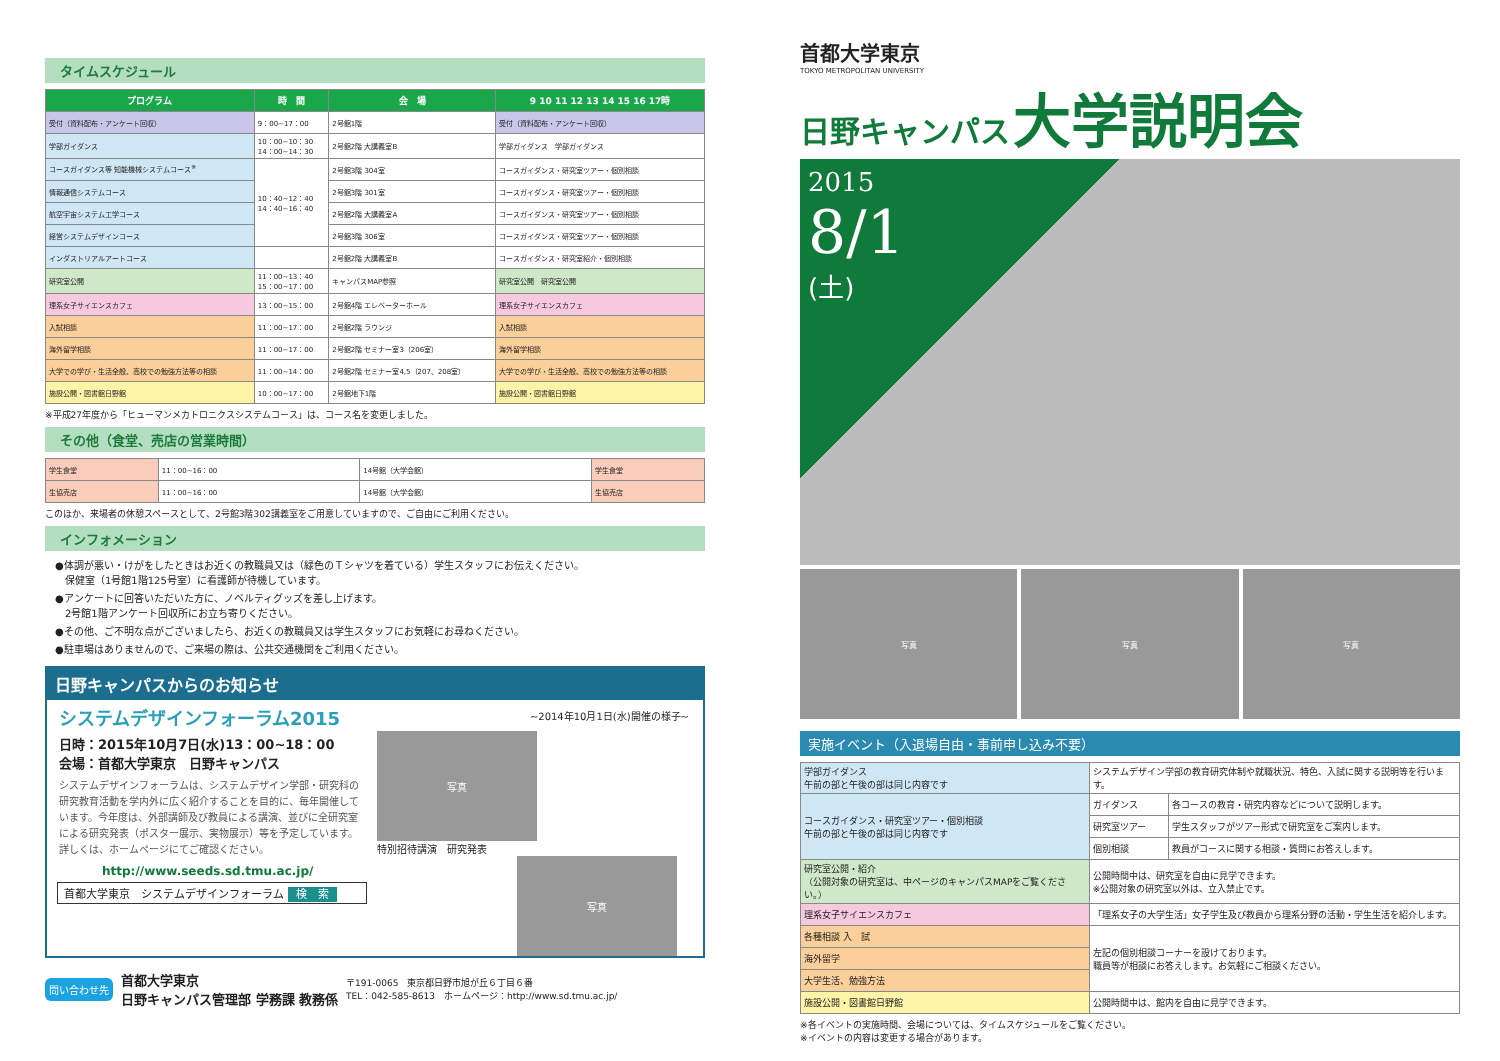タイムスケジュール
| プログラム | 時 間 | 会 場 | 9 10 11 12 13 14 15 16 17時 |
| --- | --- | --- | --- |
| 受付（資料配布・アンケート回収） | 9：00~17：00 | 2号館1階 | 受付（資料配布・アンケート回収） |
| 学部ガイダンス | 10：00~10：30 14：00~14：30 | 2号館2階 大講義室B | 学部ガイダンス 学部ガイダンス |
| コースガイダンス等 知能機械システムコース<sup>※</sup> | 10：40~12：40 14：40~16：40 | 2号館3階 304室 | コースガイダンス・研究室ツアー・個別相談 |
| 情報通信システムコース | | 2号館3階 301室 | コースガイダンス・研究室ツアー・個別相談 |
| 航空宇宙システム工学コース | | 2号館2階 大講義室A | コースガイダンス・研究室ツアー・個別相談 |
| 経営システムデザインコース | | 2号館3階 306室 | コースガイダンス・研究室ツアー・個別相談 |
| インダストリアルアートコース | | 2号館2階 大講義室B | コースガイダンス・研究室紹介・個別相談 |
| 研究室公開 | 11：00~13：40 15：00~17：00 | キャンパスMAP参照 | 研究室公開 研究室公開 |
| 理系女子サイエンスカフェ | 13：00~15：00 | 2号館4階 エレベーターホール | 理系女子サイエンスカフェ |
| 入試相談 | 11：00~17：00 | 2号館2階 ラウンジ | 入試相談 |
| 海外留学相談 | 11：00~17：00 | 2号館2階 セミナー室3（206室） | 海外留学相談 |
| 大学での学び・生活全般、高校での勉強方法等の相談 | 11：00~14：00 | 2号館2階 セミナー室4,5（207、208室） | 大学での学び・生活全般、高校での勉強方法等の相談 |
| 施設公開・図書館日野館 | 10：00~17：00 | 2号館地下1階 | 施設公開・図書館日野館 |
※平成27年度から「ヒューマンメカトロニクスシステムコース」は、コース名を変更しました。
その他（食堂、売店の営業時間）
| 学生食堂 | 11：00~16：00 | 14号館（大学会館） | 学生食堂 |
| 生協売店 | 11：00~16：00 | 14号館（大学会館） | 生協売店 |
このほか、来場者の休憩スペースとして、2号館3階302講義室をご用意していますので、ご自由にご利用ください。
インフォメーション
●体調が悪い・けがをしたときはお近くの教職員又は（緑色のＴシャツを着ている）学生スタッフにお伝えください。
　保健室（1号館1階125号室）に看護師が待機しています。
●アンケートに回答いただいた方に、ノベルティグッズを差し上げます。
　2号館1階アンケート回収所にお立ち寄りください。
●その他、ご不明な点がございましたら、お近くの教職員又は学生スタッフにお気軽にお尋ねください。
●駐車場はありませんので、ご来場の際は、公共交通機関をご利用ください。
日野キャンパスからのお知らせ
システムデザインフォーラム2015
日時：2015年10月7日(水)13：00~18：00
会場：首都大学東京　日野キャンパス
システムデザインフォーラムは、システムデザイン学部・研究科の研究教育活動を学内外に広く紹介することを目的に、毎年開催しています。今年度は、外部講師及び教員による講演、並びに全研究室による研究発表（ポスター展示、実物展示）等を予定しています。詳しくは、ホームページにてご確認ください。
http://www.seeds.sd.tmu.ac.jp/
首都大学東京　システムデザインフォーラム 検　索
~2014年10月1日(水)開催の様子~
写真
特別招待講演　研究発表
写真
問い合わせ先
首都大学東京
日野キャンパス管理部 学務課 教務係
〒191-0065　東京都日野市旭が丘６丁目６番
TEL：042-585-8613　ホームページ：http://www.sd.tmu.ac.jp/
首都大学東京
TOKYO METROPOLITAN UNIVERSITY
日野キャンパス 大学説明会
2015
8/1
(土)
写真 写真 写真
実施イベント（入退場自由・事前申し込み不要）
| 学部ガイダンス 午前の部と午後の部は同じ内容です | システムデザイン学部の教育研究体制や就職状況、特色、入試に関する説明等を行います。 | |
| コースガイダンス・研究室ツアー・個別相談 午前の部と午後の部は同じ内容です | ガイダンス | 各コースの教育・研究内容などについて説明します。 |
| | 研究室ツアー | 学生スタッフがツアー形式で研究室をご案内します。 |
| | 個別相談 | 教員がコースに関する相談・質問にお答えします。 |
| 研究室公開・紹介 （公開対象の研究室は、中ページのキャンパスMAPをご覧ください。） | 公開時間中は、研究室を自由に見学できます。 ※公開対象の研究室以外は、立入禁止です。 | |
| 理系女子サイエンスカフェ | 「理系女子の大学生活」女子学生及び教員から理系分野の活動・学生生活を紹介します。 | |
| 各種相談 入 試 | 左記の個別相談コーナーを設けております。 職員等が相談にお答えします。お気軽にご相談ください。 | |
| 海外留学 | | |
| 大学生活、勉強方法 | | |
| 施設公開・図書館日野館 | 公開時間中は、館内を自由に見学できます。 | |
※各イベントの実施時間、会場については、タイムスケジュールをご覧ください。
※イベントの内容は変更する場合があります。